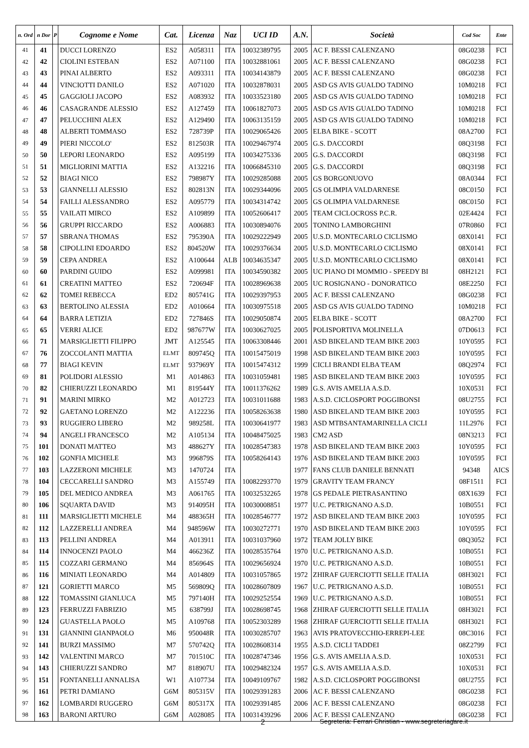| n. Ord | n Dor | P | Cognome e Nome | Cat. | Licenza | Naz | UCI ID | A.N. | Società | Cod Soc | Ente |
| --- | --- | --- | --- | --- | --- | --- | --- | --- | --- | --- | --- |
| 41 | 41 | | DUCCI LORENZO | ES2 | A058311 | ITA | 10032389795 | 2005 | AC F. BESSI CALENZANO | 08G0238 | FCI |
| 42 | 42 | | CIOLINI ESTEBAN | ES2 | A071100 | ITA | 10032881061 | 2005 | AC F. BESSI CALENZANO | 08G0238 | FCI |
| 43 | 43 | | PINAI ALBERTO | ES2 | A093311 | ITA | 10034143879 | 2005 | AC F. BESSI CALENZANO | 08G0238 | FCI |
| 44 | 44 | | VINCIOTTI DANILO | ES2 | A071020 | ITA | 10032878031 | 2005 | ASD GS AVIS GUALDO TADINO | 10M0218 | FCI |
| 45 | 45 | | GAGGIOLI JACOPO | ES2 | A083932 | ITA | 10033523180 | 2005 | ASD GS AVIS GUALDO TADINO | 10M0218 | FCI |
| 46 | 46 | | CASAGRANDE ALESSIO | ES2 | A127459 | ITA | 10061827073 | 2005 | ASD GS AVIS GUALDO TADINO | 10M0218 | FCI |
| 47 | 47 | | PELUCCHINI ALEX | ES2 | A129490 | ITA | 10063135159 | 2005 | ASD GS AVIS GUALDO TADINO | 10M0218 | FCI |
| 48 | 48 | | ALBERTI TOMMASO | ES2 | 728739P | ITA | 10029065426 | 2005 | ELBA BIKE - SCOTT | 08A2700 | FCI |
| 49 | 49 | | PIERI NICCOLO' | ES2 | 812503R | ITA | 10029467974 | 2005 | G.S. DACCORDI | 08Q3198 | FCI |
| 50 | 50 | | LEPORI LEONARDO | ES2 | A095199 | ITA | 10034275336 | 2005 | G.S. DACCORDI | 08Q3198 | FCI |
| 51 | 51 | | MIGLIORINI MATTIA | ES2 | A132216 | ITA | 10066845310 | 2005 | G.S. DACCORDI | 08Q3198 | FCI |
| 52 | 52 | | BIAGI NICO | ES2 | 798987Y | ITA | 10029285088 | 2005 | GS BORGONUOVO | 08A0344 | FCI |
| 53 | 53 | | GIANNELLI ALESSIO | ES2 | 802813N | ITA | 10029344096 | 2005 | GS OLIMPIA VALDARNESE | 08C0150 | FCI |
| 54 | 54 | | FAILLI ALESSANDRO | ES2 | A095779 | ITA | 10034314742 | 2005 | GS OLIMPIA VALDARNESE | 08C0150 | FCI |
| 55 | 55 | | VAILATI MIRCO | ES2 | A109899 | ITA | 10052606417 | 2005 | TEAM CICLOCROSS P.C.R. | 02E4424 | FCI |
| 56 | 56 | | GRUPPI RICCARDO | ES2 | A006883 | ITA | 10030894076 | 2005 | TONINO LAMBORGHINI | 07R0860 | FCI |
| 57 | 57 | | SBRANA THOMAS | ES2 | 795390A | ITA | 10029222949 | 2005 | U.S.D. MONTECARLO CICLISMO | 08X0141 | FCI |
| 58 | 58 | | CIPOLLINI EDOARDO | ES2 | 804520W | ITA | 10029376634 | 2005 | U.S.D. MONTECARLO CICLISMO | 08X0141 | FCI |
| 59 | 59 | | CEPA ANDREA | ES2 | A100644 | ALB | 10034635347 | 2005 | U.S.D. MONTECARLO CICLISMO | 08X0141 | FCI |
| 60 | 60 | | PARDINI GUIDO | ES2 | A099981 | ITA | 10034590382 | 2005 | UC PIANO DI MOMMIO - SPEEDY BI | 08H2121 | FCI |
| 61 | 61 | | CREATINI MATTEO | ES2 | 720694F | ITA | 10028969638 | 2005 | UC ROSIGNANO - DONORATICO | 08E2250 | FCI |
| 62 | 62 | | TOMEI REBECCA | ED2 | 805741G | ITA | 10029397953 | 2005 | AC F. BESSI CALENZANO | 08G0238 | FCI |
| 63 | 63 | | BERTOLINO ALESSIA | ED2 | A010664 | ITA | 10030975518 | 2005 | ASD GS AVIS GUALDO TADINO | 10M0218 | FCI |
| 64 | 64 | | BARRA LETIZIA | ED2 | 727846S | ITA | 10029050874 | 2005 | ELBA BIKE - SCOTT | 08A2700 | FCI |
| 65 | 65 | | VERRI ALICE | ED2 | 987677W | ITA | 10030627025 | 2005 | POLISPORTIVA MOLINELLA | 07D0613 | FCI |
| 66 | 71 | | MARSIGLIETTI FILIPPO | JMT | A125545 | ITA | 10063308446 | 2001 | ASD BIKELAND TEAM BIKE 2003 | 10Y0595 | FCI |
| 67 | 76 | | ZOCCOLANTI MATTIA | ELMT | 809745Q | ITA | 10015475019 | 1998 | ASD BIKELAND TEAM BIKE 2003 | 10Y0595 | FCI |
| 68 | 77 | | BIAGI KEVIN | ELMT | 937969Y | ITA | 10015474312 | 1999 | CICLI BRANDI ELBA TEAM | 08Q2974 | FCI |
| 69 | 81 | | POLIDORI ALESSIO | M1 | A014863 | ITA | 10031059481 | 1985 | ASD BIKELAND TEAM BIKE 2003 | 10Y0595 | FCI |
| 70 | 82 | | CHIERUZZI LEONARDO | M1 | 819544Y | ITA | 10011376262 | 1989 | G.S. AVIS AMELIA A.S.D. | 10X0531 | FCI |
| 71 | 91 | | MARINI MIRKO | M2 | A012723 | ITA | 10031011688 | 1983 | A.S.D. CICLOSPORT POGGIBONSI | 08U2755 | FCI |
| 72 | 92 | | GAETANO LORENZO | M2 | A122236 | ITA | 10058263638 | 1980 | ASD BIKELAND TEAM BIKE 2003 | 10Y0595 | FCI |
| 73 | 93 | | RUGGIERO LIBERO | M2 | 989258L | ITA | 10030641977 | 1983 | ASD MTBSANTAMARINELLA CICLI | 11L2976 | FCI |
| 74 | 94 | | ANGELI FRANCESCO | M2 | A105134 | ITA | 10048475025 | 1983 | CM2 ASD | 08N3213 | FCI |
| 75 | 101 | | DONATI MATTEO | M3 | 488627Y | ITA | 10028547383 | 1978 | ASD BIKELAND TEAM BIKE 2003 | 10Y0595 | FCI |
| 76 | 102 | | GONFIA MICHELE | M3 | 996879S | ITA | 10058264143 | 1976 | ASD BIKELAND TEAM BIKE 2003 | 10Y0595 | FCI |
| 77 | 103 | | LAZZERONI MICHELE | M3 | 1470724 | ITA | | 1977 | FANS CLUB DANIELE BENNATI | 94348 | AICS |
| 78 | 104 | | CECCARELLI SANDRO | M3 | A155749 | ITA | 10082293770 | 1979 | GRAVITY TEAM FRANCY | 08F1511 | FCI |
| 79 | 105 | | DEL MEDICO ANDREA | M3 | A061765 | ITA | 10032532265 | 1978 | GS PEDALE PIETRASANTINO | 08X1639 | FCI |
| 80 | 106 | | SQUARTA DAVID | M3 | 914095H | ITA | 10030008851 | 1977 | U.C. PETRIGNANO A.S.D. | 10B0551 | FCI |
| 81 | 111 | | MARSIGLIETTI MICHELE | M4 | 488365H | ITA | 10028546777 | 1972 | ASD BIKELAND TEAM BIKE 2003 | 10Y0595 | FCI |
| 82 | 112 | | LAZZERELLI ANDREA | M4 | 948596W | ITA | 10030272771 | 1970 | ASD BIKELAND TEAM BIKE 2003 | 10Y0595 | FCI |
| 83 | 113 | | PELLINI ANDREA | M4 | A013911 | ITA | 10031037960 | 1972 | TEAM JOLLY BIKE | 08Q3052 | FCI |
| 84 | 114 | | INNOCENZI PAOLO | M4 | 466236Z | ITA | 10028535764 | 1970 | U.C. PETRIGNANO A.S.D. | 10B0551 | FCI |
| 85 | 115 | | COZZARI GERMANO | M4 | 856964S | ITA | 10029656924 | 1970 | U.C. PETRIGNANO A.S.D. | 10B0551 | FCI |
| 86 | 116 | | MINIATI LEONARDO | M4 | A014809 | ITA | 10031057865 | 1972 | ZHIRAF GUERCIOTTI SELLE ITALIA | 08H3021 | FCI |
| 87 | 121 | | GORIETTI MARCO | M5 | 569809Q | ITA | 10028607809 | 1967 | U.C. PETRIGNANO A.S.D. | 10B0551 | FCI |
| 88 | 122 | | TOMASSINI GIANLUCA | M5 | 797140H | ITA | 10029252554 | 1969 | U.C. PETRIGNANO A.S.D. | 10B0551 | FCI |
| 89 | 123 | | FERRUZZI FABRIZIO | M5 | 638799J | ITA | 10028698745 | 1968 | ZHIRAF GUERCIOTTI SELLE ITALIA | 08H3021 | FCI |
| 90 | 124 | | GUASTELLA PAOLO | M5 | A109768 | ITA | 10052303289 | 1968 | ZHIRAF GUERCIOTTI SELLE ITALIA | 08H3021 | FCI |
| 91 | 131 | | GIANNINI GIANPAOLO | M6 | 950048R | ITA | 10030285707 | 1963 | AVIS PRATOVECCHIO-ERREPI-LEE | 08C3016 | FCI |
| 92 | 141 | | BURZI MASSIMO | M7 | 570742Q | ITA | 10028608314 | 1955 | A.S.D. CICLI TADDEI | 08Z2799 | FCI |
| 93 | 142 | | VALENTINI MARCO | M7 | 701510C | ITA | 10028747346 | 1956 | G.S. AVIS AMELIA A.S.D. | 10X0531 | FCI |
| 94 | 143 | | CHIERUZZI SANDRO | M7 | 818907U | ITA | 10029482324 | 1957 | G.S. AVIS AMELIA A.S.D. | 10X0531 | FCI |
| 95 | 151 | | FONTANELLI ANNALISA | W1 | A107734 | ITA | 10049109767 | 1982 | A.S.D. CICLOSPORT POGGIBONSI | 08U2755 | FCI |
| 96 | 161 | | PETRI DAMIANO | G6M | 805315V | ITA | 10029391283 | 2006 | AC F. BESSI CALENZANO | 08G0238 | FCI |
| 97 | 162 | | LOMBARDI RUGGERO | G6M | 805317X | ITA | 10029391485 | 2006 | AC F. BESSI CALENZANO | 08G0238 | FCI |
| 98 | 163 | | BARONI ARTURO | G6M | A028085 | ITA | 10031439296 | 2006 | AC F. BESSI CALENZANO | 08G0238 | FCI |
2 Segreteria: Ferrari Christian - www.segreteriagare.it